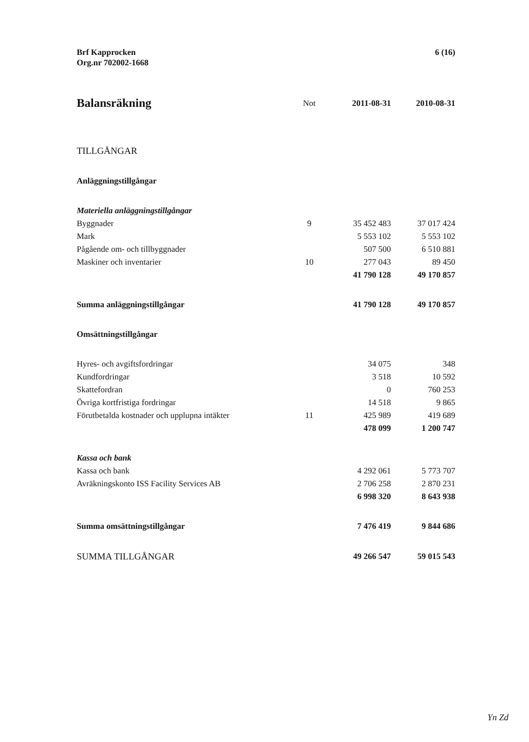Brf Kapprocken
Org.nr 702002-1668
6 (16)
| Balansräkning | Not | 2011-08-31 | 2010-08-31 |
| --- | --- | --- | --- |
| TILLGÅNGAR | | | |
| Anläggningstillgångar | | | |
| Materiella anläggningstillgångar | | | |
| Byggnader | 9 | 35 452 483 | 37 017 424 |
| Mark | | 5 553 102 | 5 553 102 |
| Pågående om- och tillbyggnader | | 507 500 | 6 510 881 |
| Maskiner och inventarier | 10 | 277 043 | 89 450 |
| | | 41 790 128 | 49 170 857 |
| Summa anläggningstillgångar | | 41 790 128 | 49 170 857 |
| Omsättningstillgångar | | | |
| Hyres- och avgiftsfordringar | | 34 075 | 348 |
| Kundfordringar | | 3 518 | 10 592 |
| Skattefordran | | 0 | 760 253 |
| Övriga kortfristiga fordringar | | 14 518 | 9 865 |
| Förutbetalda kostnader och upplupna intäkter | 11 | 425 989 | 419 689 |
| | | 478 099 | 1 200 747 |
| Kassa och bank | | | |
| Kassa och bank | | 4 292 061 | 5 773 707 |
| Avräkningskonto ISS Facility Services AB | | 2 706 258 | 2 870 231 |
| | | 6 998 320 | 8 643 938 |
| Summa omsättningstillgångar | | 7 476 419 | 9 844 686 |
| SUMMA TILLGÅNGAR | | 49 266 547 | 59 015 543 |
Yn Zd